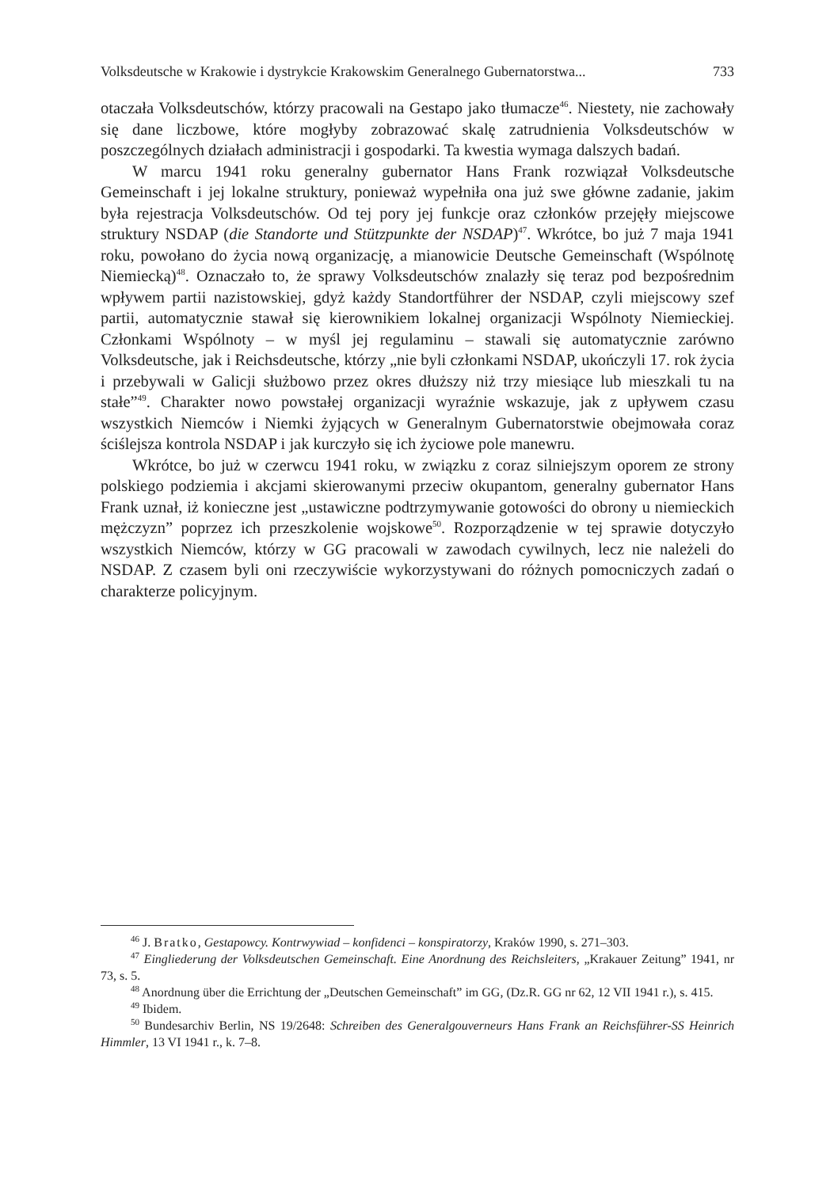Volksdeutsche w Krakowie i dystrykcie Krakowskim Generalnego Gubernatorstwa... 733
otaczała Volksdeutschów, którzy pracowali na Gestapo jako tłumacze<sup>46</sup>. Niestety, nie zachowały się dane liczbowe, które mogłyby zobrazować skalę zatrudnienia Volksdeutschów w poszczególnych działach administracji i gospodarki. Ta kwestia wymaga dalszych badań.
W marcu 1941 roku generalny gubernator Hans Frank rozwiązał Volksdeutsche Gemeinschaft i jej lokalne struktury, ponieważ wypełniła ona już swe główne zadanie, jakim była rejestracja Volksdeutschów. Od tej pory jej funkcje oraz członków przejęły miejscowe struktury NSDAP (die Standorte und Stützpunkte der NSDAP)<sup>47</sup>. Wkrótce, bo już 7 maja 1941 roku, powołano do życia nową organizację, a mianowicie Deutsche Gemeinschaft (Wspólnotę Niemiecką)<sup>48</sup>. Oznaczało to, że sprawy Volksdeutschów znalazły się teraz pod bezpośrednim wpływem partii nazistowskiej, gdyż każdy Standortführer der NSDAP, czyli miejscowy szef partii, automatycznie stawał się kierownikiem lokalnej organizacji Wspólnoty Niemieckiej. Członkami Wspólnoty – w myśl jej regulaminu – stawali się automatycznie zarówno Volksdeutsche, jak i Reichsdeutsche, którzy „nie byli członkami NSDAP, ukończyli 17. rok życia i przebywali w Galicji służbowo przez okres dłuższy niż trzy miesiące lub mieszkali tu na stałe”<sup>49</sup>. Charakter nowo powstałej organizacji wyraźnie wskazuje, jak z upływem czasu wszystkich Niemców i Niemki żyjących w Generalnym Gubernatorstwie obejmowała coraz ściślejsza kontrola NSDAP i jak kurczyło się ich życiowe pole manewru.
Wkrótce, bo już w czerwcu 1941 roku, w związku z coraz silniejszym oporem ze strony polskiego podziemia i akcjami skierowanymi przeciw okupantom, generalny gubernator Hans Frank uznał, iż konieczne jest „ustawiczne podtrzymywanie gotowości do obrony u niemieckich mężczyzn” poprzez ich przeszkolenie wojskowe<sup>50</sup>. Rozporządzenie w tej sprawie dotyczyło wszystkich Niemców, którzy w GG pracowali w zawodach cywilnych, lecz nie należeli do NSDAP. Z czasem byli oni rzeczywiście wykorzystywani do różnych pomocniczych zadań o charakterze policyjnym.
<sup>46</sup> J. Bratko, Gestapowcy. Kontrwywiad – konfidenci – konspiratorzy, Kraków 1990, s. 271–303.
<sup>47</sup> Eingliederung der Volksdeutschen Gemeinschaft. Eine Anordnung des Reichsleiters, „Krakauer Zeitung” 1941, nr 73, s. 5.
<sup>48</sup> Anordnung über die Errichtung der „Deutschen Gemeinschaft” im GG, (Dz.R. GG nr 62, 12 VII 1941 r.), s. 415.
<sup>49</sup> Ibidem.
<sup>50</sup> Bundesarchiv Berlin, NS 19/2648: Schreiben des Generalgouverneurs Hans Frank an Reichsführer-SS Heinrich Himmler, 13 VI 1941 r., k. 7–8.